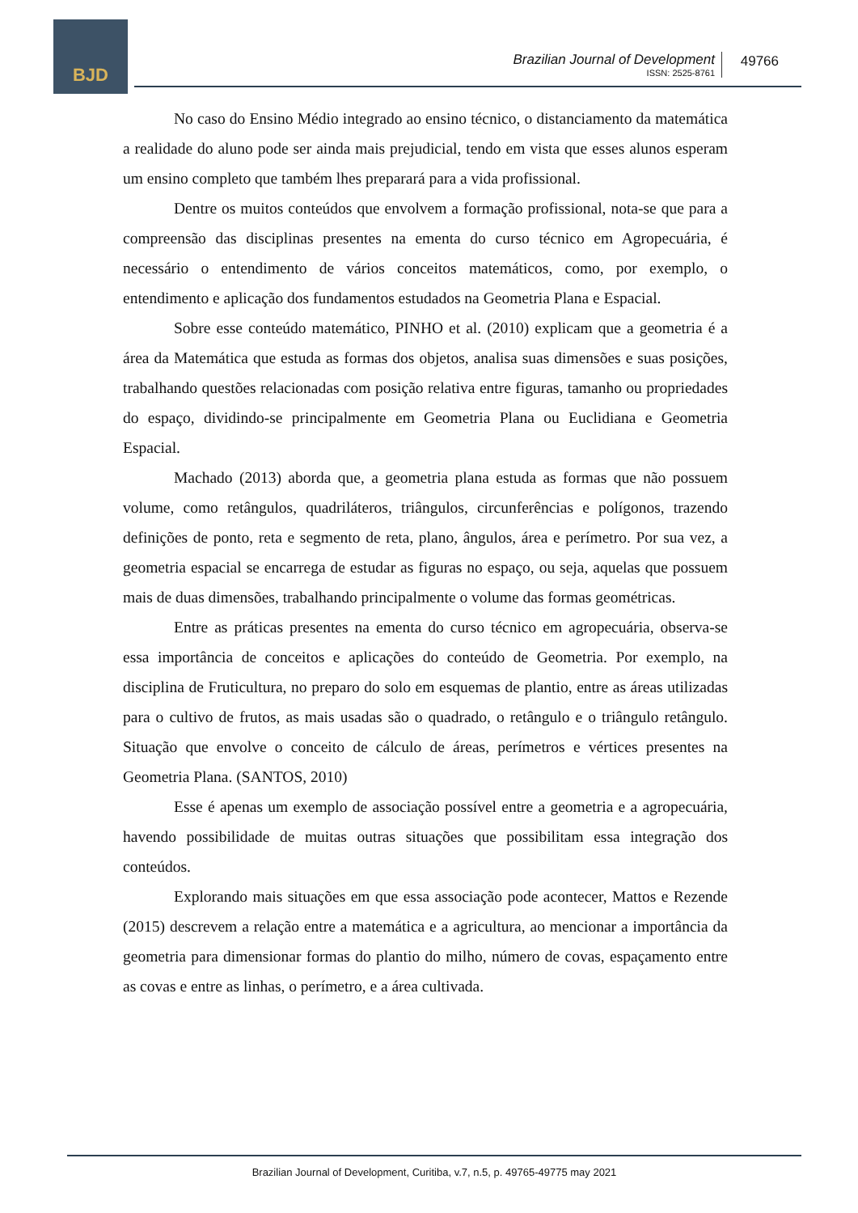BJD
Brazilian Journal of Development
ISSN: 2525-8761
49766
No caso do Ensino Médio integrado ao ensino técnico, o distanciamento da matemática a realidade do aluno pode ser ainda mais prejudicial, tendo em vista que esses alunos esperam um ensino completo que também lhes preparará para a vida profissional.
Dentre os muitos conteúdos que envolvem a formação profissional, nota-se que para a compreensão das disciplinas presentes na ementa do curso técnico em Agropecuária, é necessário o entendimento de vários conceitos matemáticos, como, por exemplo, o entendimento e aplicação dos fundamentos estudados na Geometria Plana e Espacial.
Sobre esse conteúdo matemático, PINHO et al. (2010) explicam que a geometria é a área da Matemática que estuda as formas dos objetos, analisa suas dimensões e suas posições, trabalhando questões relacionadas com posição relativa entre figuras, tamanho ou propriedades do espaço, dividindo-se principalmente em Geometria Plana ou Euclidiana e Geometria Espacial.
Machado (2013) aborda que, a geometria plana estuda as formas que não possuem volume, como retângulos, quadriláteros, triângulos, circunferências e polígonos, trazendo definições de ponto, reta e segmento de reta, plano, ângulos, área e perímetro. Por sua vez, a geometria espacial se encarrega de estudar as figuras no espaço, ou seja, aquelas que possuem mais de duas dimensões, trabalhando principalmente o volume das formas geométricas.
Entre as práticas presentes na ementa do curso técnico em agropecuária, observa-se essa importância de conceitos e aplicações do conteúdo de Geometria. Por exemplo, na disciplina de Fruticultura, no preparo do solo em esquemas de plantio, entre as áreas utilizadas para o cultivo de frutos, as mais usadas são o quadrado, o retângulo e o triângulo retângulo. Situação que envolve o conceito de cálculo de áreas, perímetros e vértices presentes na Geometria Plana. (SANTOS, 2010)
Esse é apenas um exemplo de associação possível entre a geometria e a agropecuária, havendo possibilidade de muitas outras situações que possibilitam essa integração dos conteúdos.
Explorando mais situações em que essa associação pode acontecer, Mattos e Rezende (2015) descrevem a relação entre a matemática e a agricultura, ao mencionar a importância da geometria para dimensionar formas do plantio do milho, número de covas, espaçamento entre as covas e entre as linhas, o perímetro, e a área cultivada.
Brazilian Journal of Development, Curitiba, v.7, n.5, p. 49765-49775 may 2021